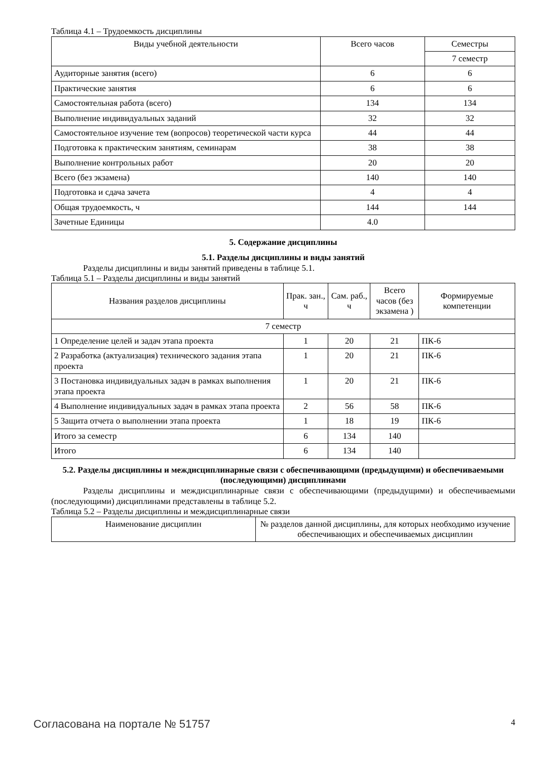Таблица 4.1 – Трудоемкость дисциплины
| Виды учебной деятельности | Всего часов | Семестры |
| --- | --- | --- |
| | | 7 семестр |
| Аудиторные занятия (всего) | 6 | 6 |
| Практические занятия | 6 | 6 |
| Самостоятельная работа (всего) | 134 | 134 |
| Выполнение индивидуальных заданий | 32 | 32 |
| Самостоятельное изучение тем (вопросов) теоретической части курса | 44 | 44 |
| Подготовка к практическим занятиям, семинарам | 38 | 38 |
| Выполнение контрольных работ | 20 | 20 |
| Всего (без экзамена) | 140 | 140 |
| Подготовка и сдача зачета | 4 | 4 |
| Общая трудоемкость, ч | 144 | 144 |
| Зачетные Единицы | 4.0 | |
5. Содержание дисциплины
5.1. Разделы дисциплины и виды занятий
Разделы дисциплины и виды занятий приведены в таблице 5.1.
Таблица 5.1 – Разделы дисциплины и виды занятий
| Названия разделов дисциплины | Прак. зан., ч | Сам. раб., ч | Всего часов (без экзамена ) | Формируемые компетенции |
| --- | --- | --- | --- | --- |
| 7 семестр | | | | |
| 1 Определение целей и задач этапа проекта | 1 | 20 | 21 | ПК-6 |
| 2 Разработка (актуализация) технического задания этапа проекта | 1 | 20 | 21 | ПК-6 |
| 3 Постановка индивидуальных задач в рамках выполнения этапа проекта | 1 | 20 | 21 | ПК-6 |
| 4 Выполнение индивидуальных задач в рамках этапа проекта | 2 | 56 | 58 | ПК-6 |
| 5 Защита отчета о выполнении этапа проекта | 1 | 18 | 19 | ПК-6 |
| Итого за семестр | 6 | 134 | 140 | |
| Итого | 6 | 134 | 140 | |
5.2. Разделы дисциплины и междисциплинарные связи с обеспечивающими (предыдущими) и обеспечиваемыми (последующими) дисциплинами
Разделы дисциплины и междисциплинарные связи с обеспечивающими (предыдущими) и обеспечиваемыми (последующими) дисциплинами представлены в таблице 5.2.
Таблица 5.2 – Разделы дисциплины и междисциплинарные связи
| Наименование дисциплин | № разделов данной дисциплины, для которых необходимо изучение обеспечивающих и обеспечиваемых дисциплин |
| --- | --- |
Согласована на портале № 51757 4